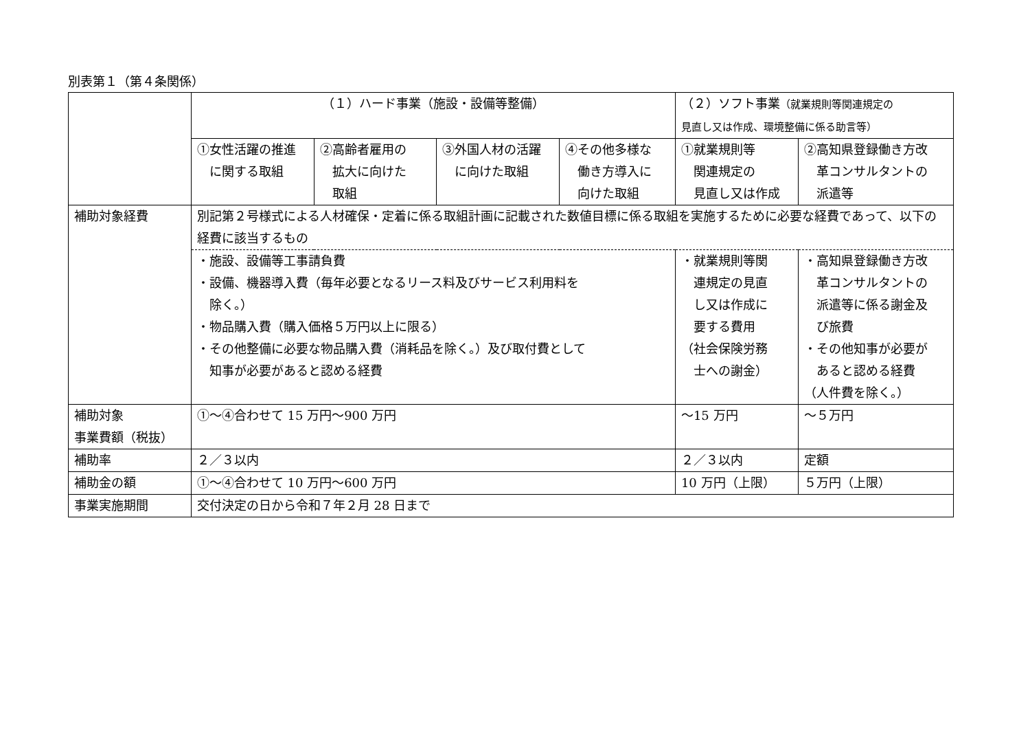別表第１（第４条関係）
| | （１）ハード事業（施設・設備等整備） | | | | （２）ソフト事業 （就業規則等関連規定の 見直し又は作成、環境整備に係る助言等） | |
| | ①女性活躍の推進 に関する取組 | ②高齢者雇用の 拡大に向けた 取組 | ③外国人材の活躍 に向けた取組 | ④その他多様な 働き方導入に 向けた取組 | ①就業規則等 関連規定の 見直し又は作成 | ②高知県登録働き方改 革コンサルタントの 派遣等 |
| 補助対象経費 | 別記第２号様式による人材確保・定着に係る取組計画に記載された数値目標に係る取組を実施するために必要な経費であって、以下の経費に該当するもの | | | | | |
| | ・施設、設備等工事請負費 ・設備、機器導入費（毎年必要となるリース料及びサービス利用料を 除く。） ・物品購入費（購入価格５万円以上に限る） ・その他整備に必要な物品購入費（消耗品を除く。）及び取付費として 知事が必要があると認める経費 | | | | ・就業規則等関 連規定の見直 し又は作成に 要する費用 （社会保険労務 士への謝金） | ・高知県登録働き方改 革コンサルタントの 派遣等に係る謝金及 び旅費 ・その他知事が必要が あると認める経費 （人件費を除く。） |
| 補助対象 事業費額（税抜） | ①～④合わせて 15 万円～900 万円 | | | | ～15 万円 | ～５万円 |
| 補助率 | ２／３以内 | | | | ２／３以内 | 定額 |
| 補助金の額 | ①～④合わせて 10 万円～600 万円 | | | | 10 万円（上限） | ５万円（上限） |
| 事業実施期間 | 交付決定の日から令和７年２月 28 日まで | | | | | |